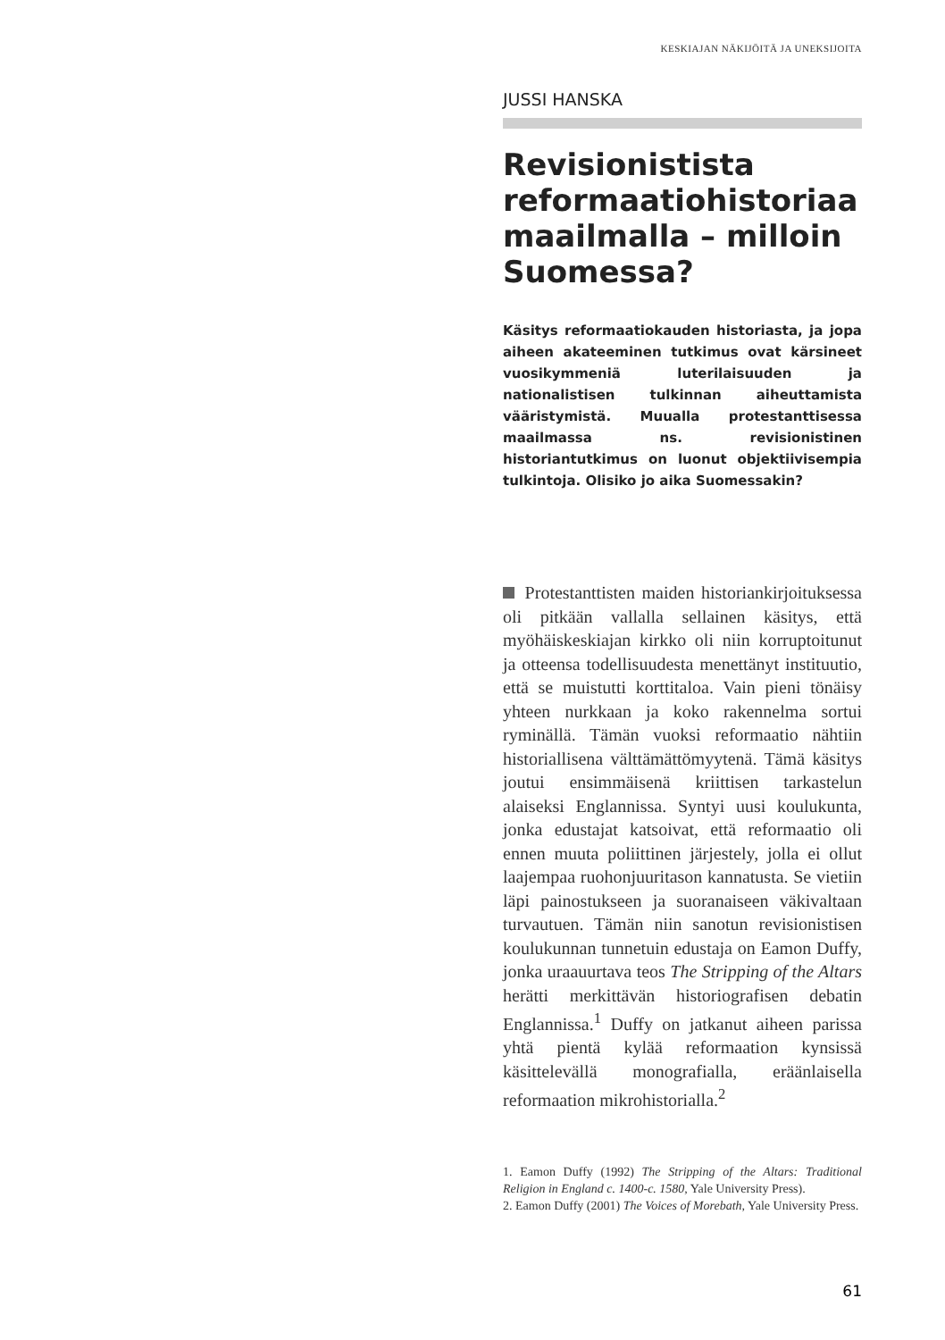KESKIAJAN NÄKIJÖITÄ JA UNEKSIJOITA
JUSSI HANSKA
Revisionistista reformaatiohistoriaa maailmalla – milloin Suomessa?
Käsitys reformaatiokauden historiasta, ja jopa aiheen akateeminen tutkimus ovat kärsineet vuosikymmeniä luterilaisuuden ja nationalistisen tulkinnan aiheuttamista vääristymistä. Muualla protestanttisessa maailmassa ns. revisionistinen historiantutkimus on luonut objektiivisempia tulkintoja. Olisiko jo aika Suomessakin?
Protestanttisten maiden historiankirjoituksessa oli pitkään vallalla sellainen käsitys, että myöhäiskeskiajan kirkko oli niin korruptoitunut ja otteensa todellisuudesta menettänyt instituutio, että se muistutti korttitaloa. Vain pieni tönäisy yhteen nurkkaan ja koko rakennelma sortui ryminällä. Tämän vuoksi reformaatio nähtiin historiallisena välttämättömyytenä. Tämä käsitys joutui ensimmäisenä kriittisen tarkastelun alaiseksi Englannissa. Syntyi uusi koulukunta, jonka edustajat katsoivat, että reformaatio oli ennen muuta poliittinen järjestely, jolla ei ollut laajempaa ruohonjuuritason kannatusta. Se vietiin läpi painostukseen ja suoranaiseen väkivaltaan turvautuen. Tämän niin sanotun revisionistisen koulukunnan tunnetuin edustaja on Eamon Duffy, jonka uraauurtava teos The Stripping of the Altars herätti merkittävän historiografisen debatin Englannissa.<sup>1</sup> Duffy on jatkanut aiheen parissa yhtä pientä kylää reformaation kynsissä käsittelevällä monografialla, eräänlaisella reformaation mikrohistorialla.<sup>2</sup>
1. Eamon Duffy (1992) The Stripping of the Altars: Traditional Religion in England c. 1400-c. 1580, Yale University Press).
2. Eamon Duffy (2001) The Voices of Morebath, Yale University Press.
61